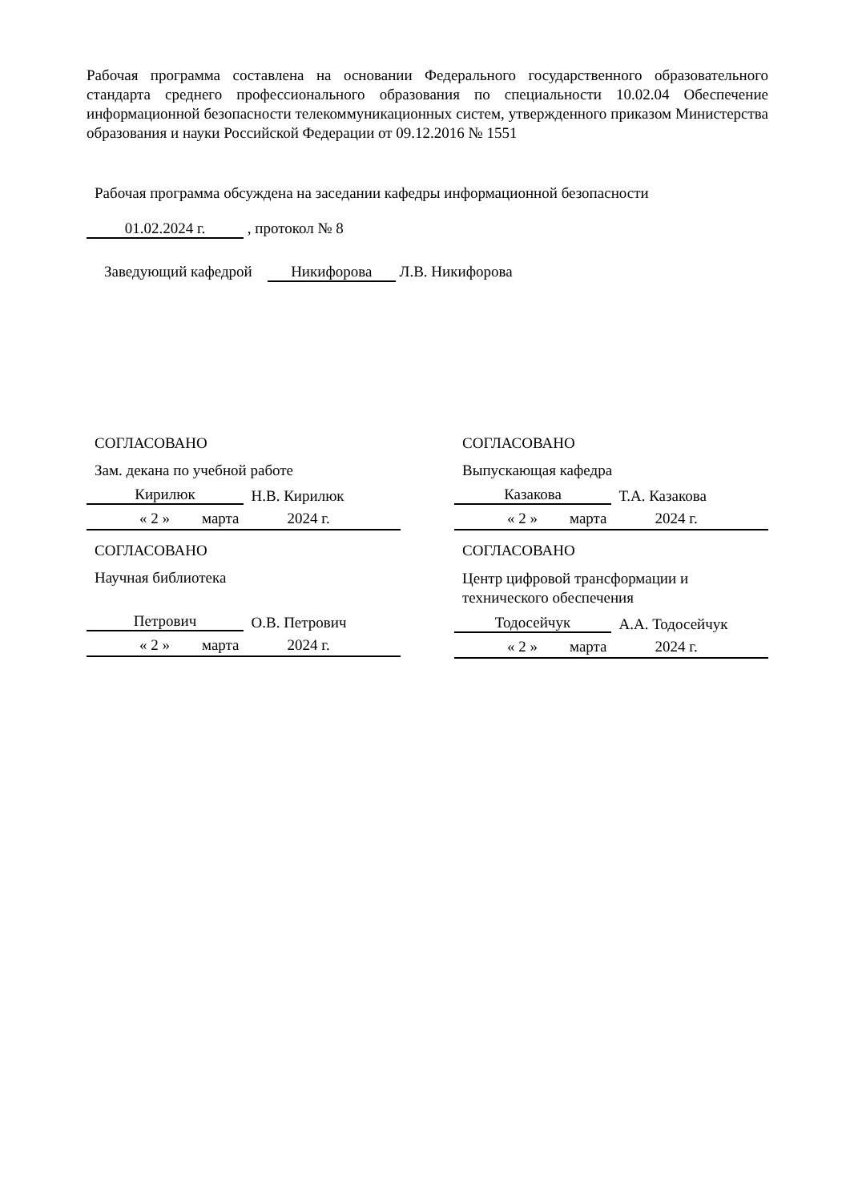Рабочая программа составлена на основании Федерального государственного образовательного стандарта среднего профессионального образования по специальности 10.02.04 Обеспечение информационной безопасности телекоммуникационных систем, утвержденного приказом Министерства образования и науки Российской Федерации от 09.12.2016 № 1551
Рабочая программа обсуждена на заседании кафедры информационной безопасности
01.02.2024 г. , протокол № 8
Заведующий кафедрой Никифорова Л.В. Никифорова
СОГЛАСОВАНО
Зам. декана по учебной работе
Кирилюк Н.В. Кирилюк
« 2 » марта 2024 г.
СОГЛАСОВАНО
Научная библиотека
Петрович О.В. Петрович
« 2 » марта 2024 г.
СОГЛАСОВАНО
Выпускающая кафедра
Казакова Т.А. Казакова
« 2 » марта 2024 г.
СОГЛАСОВАНО
Центр цифровой трансформации и технического обеспечения
Тодосейчук А.А. Тодосейчук
« 2 » марта 2024 г.